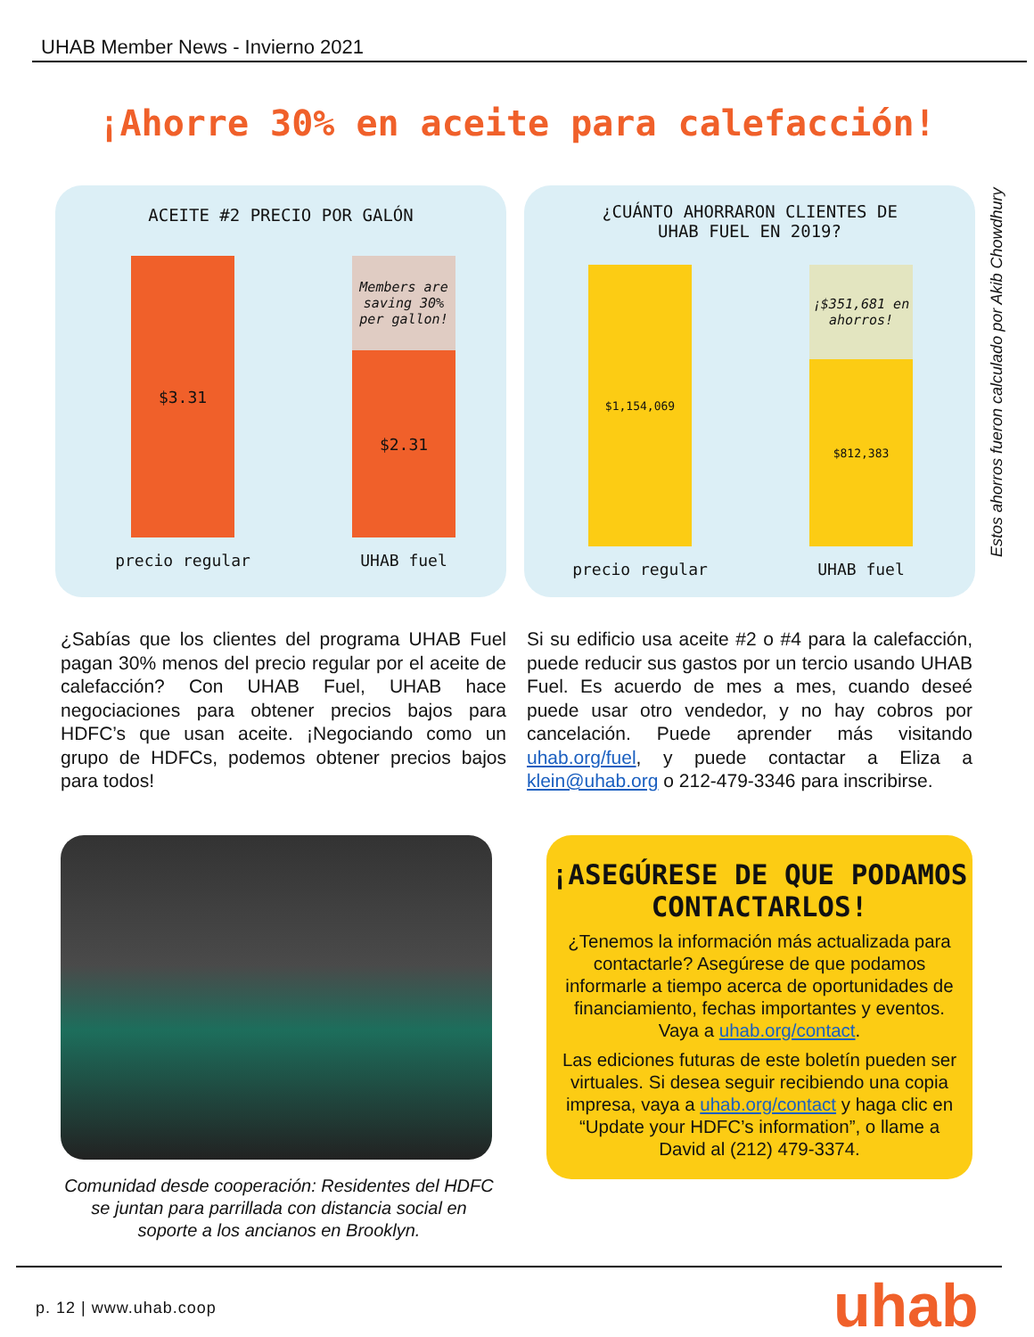UHAB Member News - Invierno 2021
¡Ahorre 30% en aceite para calefacción!
ACEITE #2 PRECIO POR GALÓN
$3.31
Members are saving 30% per gallon!
$2.31
precio regular UHAB fuel
¿CUÁNTO AHORRARON CLIENTES DE
UHAB FUEL EN 2019?
$1,154,069
¡$351,681 en ahorros!
$812,383
precio regular UHAB fuel
Estos ahorros fueron calculado por Akib Chowdhury
¿Sabías que los clientes del programa UHAB Fuel pagan 30% menos del precio regular por el aceite de calefacción? Con UHAB Fuel, UHAB hace negociaciones para obtener precios bajos para HDFC’s que usan aceite. ¡Negociando como un grupo de HDFCs, podemos obtener precios bajos para todos!
Si su edificio usa aceite #2 o #4 para la calefacción, puede reducir sus gastos por un tercio usando UHAB Fuel. Es acuerdo de mes a mes, cuando deseé puede usar otro vendedor, y no hay cobros por cancelación. Puede aprender más visitando uhab.org/fuel, y puede contactar a Eliza a klein@uhab.org o 212-479-3346 para inscribirse.
Comunidad desde cooperación: Residentes del HDFC se juntan para parrillada con distancia social en soporte a los ancianos en Brooklyn.
¡ASEGÚRESE DE QUE PODAMOS CONTACTARLOS!
¿Tenemos la información más actualizada para contactarle? Asegúrese de que podamos informarle a tiempo acerca de oportunidades de financiamiento, fechas importantes y eventos. Vaya a uhab.org/contact.
Las ediciones futuras de este boletín pueden ser virtuales. Si desea seguir recibiendo una copia impresa, vaya a uhab.org/contact y haga clic en “Update your HDFC’s information”, o llame a David al (212) 479-3374.
p. 12 | www.uhab.coop uhab